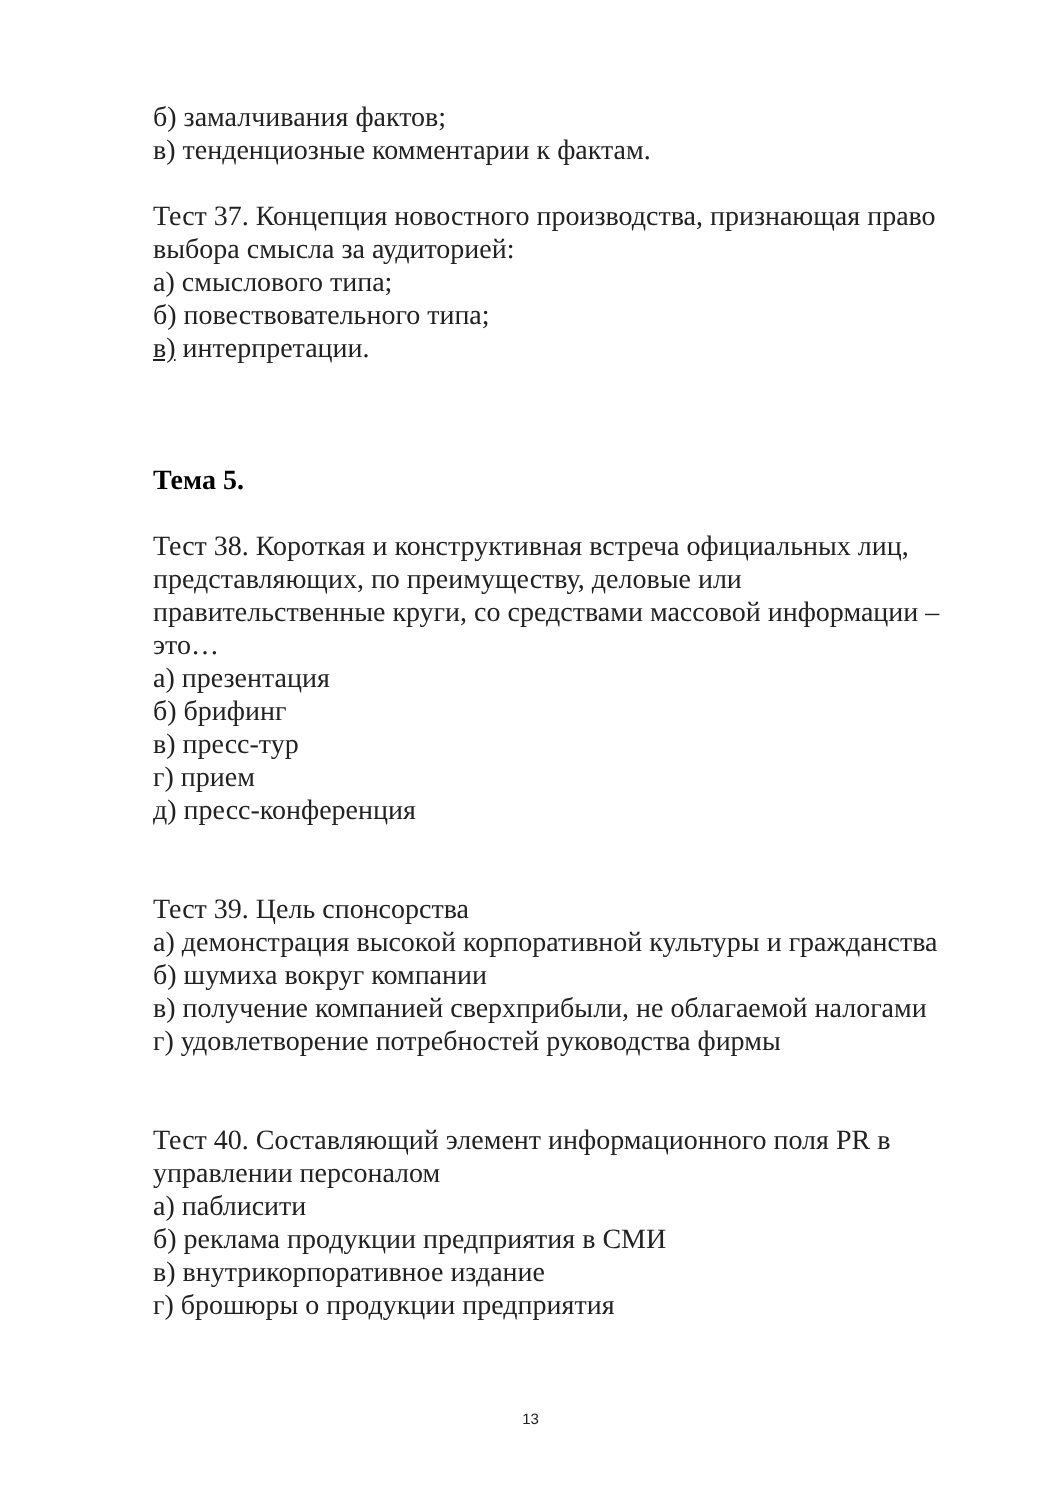б) замалчивания фактов;
в) тенденциозные комментарии к фактам.
Тест 37. Концепция новостного производства, признающая право выбора смысла за аудиторией:
а) смыслового типа;
б) повествовательного типа;
в) интерпретации.
Тема 5.
Тест 38. Короткая и конструктивная встреча официальных лиц, представляющих, по преимуществу, деловые или правительственные круги, со средствами массовой информации – это…
а) презентация
б) брифинг
в) пресс-тур
г) прием
д) пресс-конференция
Тест 39. Цель спонсорства
а) демонстрация высокой корпоративной культуры и гражданства
б) шумиха вокруг компании
в) получение компанией сверхприбыли, не облагаемой налогами
г) удовлетворение потребностей руководства фирмы
Тест 40. Составляющий элемент информационного поля PR в управлении персоналом
а) паблисити
б) реклама продукции предприятия в СМИ
в) внутрикорпоративное издание
г) брошюры о продукции предприятия
13